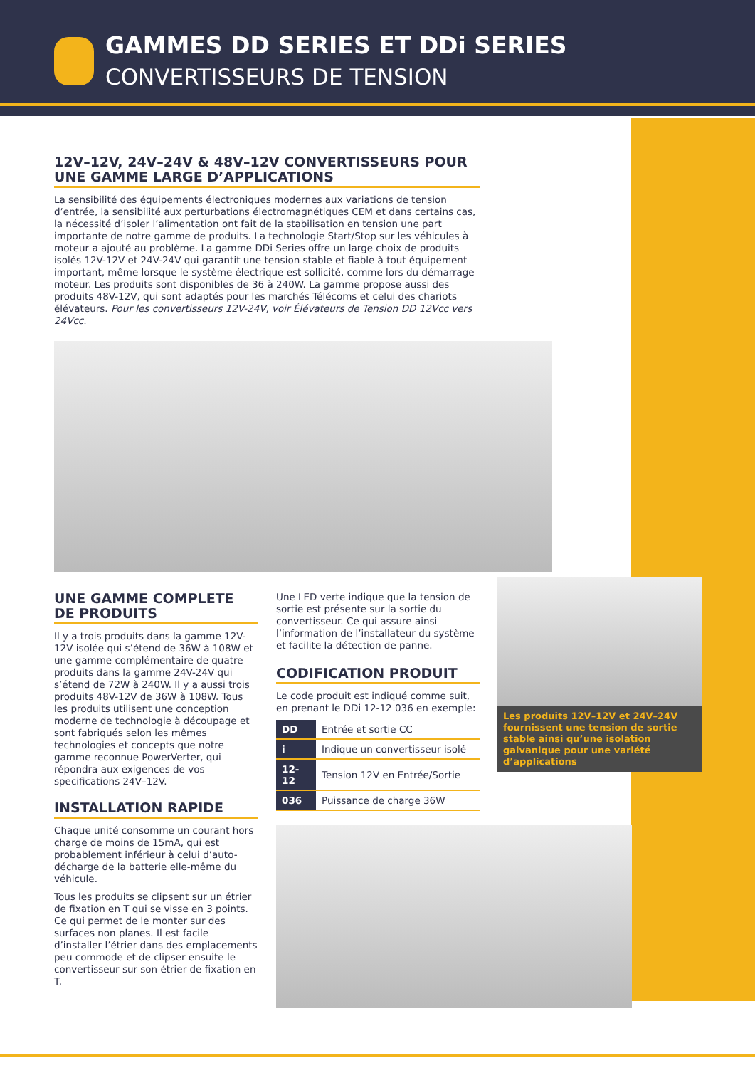GAMMES DD SERIES ET DDi SERIES
CONVERTISSEURS DE TENSION
12V–12V, 24V–24V & 48V–12V CONVERTISSEURS POUR UNE GAMME LARGE D’APPLICATIONS
La sensibilité des équipements électroniques modernes aux variations de tension d’entrée, la sensibilité aux perturbations électromagnétiques CEM et dans certains cas, la nécessité d’isoler l’alimentation ont fait de la stabilisation en tension une part importante de notre gamme de produits. La technologie Start/Stop sur les véhicules à moteur a ajouté au problème. La gamme DDi Series offre un large choix de produits isolés 12V-12V et 24V-24V qui garantit une tension stable et fiable à tout équipement important, même lorsque le système électrique est sollicité, comme lors du démarrage moteur. Les produits sont disponibles de 36 à 240W. La gamme propose aussi des produits 48V-12V, qui sont adaptés pour les marchés Télécoms et celui des chariots élévateurs. Pour les convertisseurs 12V-24V, voir Élévateurs de Tension DD 12Vcc vers 24Vcc.
UNE GAMME COMPLETE DE PRODUITS
Il y a trois produits dans la gamme 12V-12V isolée qui s’étend de 36W à 108W et une gamme complémentaire de quatre produits dans la gamme 24V-24V qui s’étend de 72W à 240W. Il y a aussi trois produits 48V-12V de 36W à 108W. Tous les produits utilisent une conception moderne de technologie à découpage et sont fabriqués selon les mêmes technologies et concepts que notre gamme reconnue PowerVerter, qui répondra aux exigences de vos specifications 24V–12V.
INSTALLATION RAPIDE
Chaque unité consomme un courant hors charge de moins de 15mA, qui est probablement inférieur à celui d’auto-décharge de la batterie elle-même du véhicule.
Tous les produits se clipsent sur un étrier de fixation en T qui se visse en 3 points. Ce qui permet de le monter sur des surfaces non planes. Il est facile d’installer l’étrier dans des emplacements peu commode et de clipser ensuite le convertisseur sur son étrier de fixation en T.
Une LED verte indique que la tension de sortie est présente sur la sortie du convertisseur. Ce qui assure ainsi l’information de l’installateur du système et facilite la détection de panne.
CODIFICATION PRODUIT
Le code produit est indiqué comme suit, en prenant le DDi 12-12 036 en exemple:
| DD | Entrée et sortie CC |
| i | Indique un convertisseur isolé |
| 12-12 | Tension 12V en Entrée/Sortie |
| 036 | Puissance de charge 36W |
Les produits 12V–12V et 24V–24V fournissent une tension de sortie stable ainsi qu’une isolation galvanique pour une variété d’applications